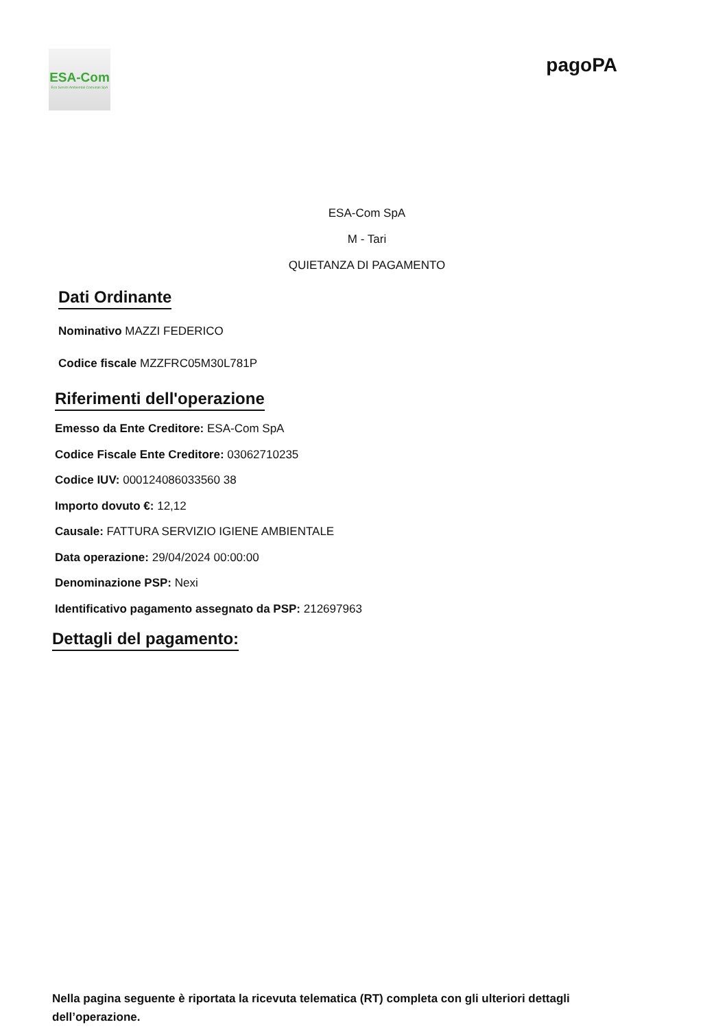ESA-Com
Eco Servizi Ambientali Comunali SpA
pagoPA
ESA-Com SpA
M - Tari
QUIETANZA DI PAGAMENTO
Dati Ordinante
Nominativo MAZZI FEDERICO
Codice fiscale MZZFRC05M30L781P
Riferimenti dell'operazione
Emesso da Ente Creditore: ESA-Com SpA
Codice Fiscale Ente Creditore: 03062710235
Codice IUV: 000124086033560 38
Importo dovuto €: 12,12
Causale: FATTURA SERVIZIO IGIENE AMBIENTALE
Data operazione: 29/04/2024 00:00:00
Denominazione PSP: Nexi
Identificativo pagamento assegnato da PSP: 212697963
Dettagli del pagamento:
Nella pagina seguente è riportata la ricevuta telematica (RT) completa con gli ulteriori dettagli dell’operazione.